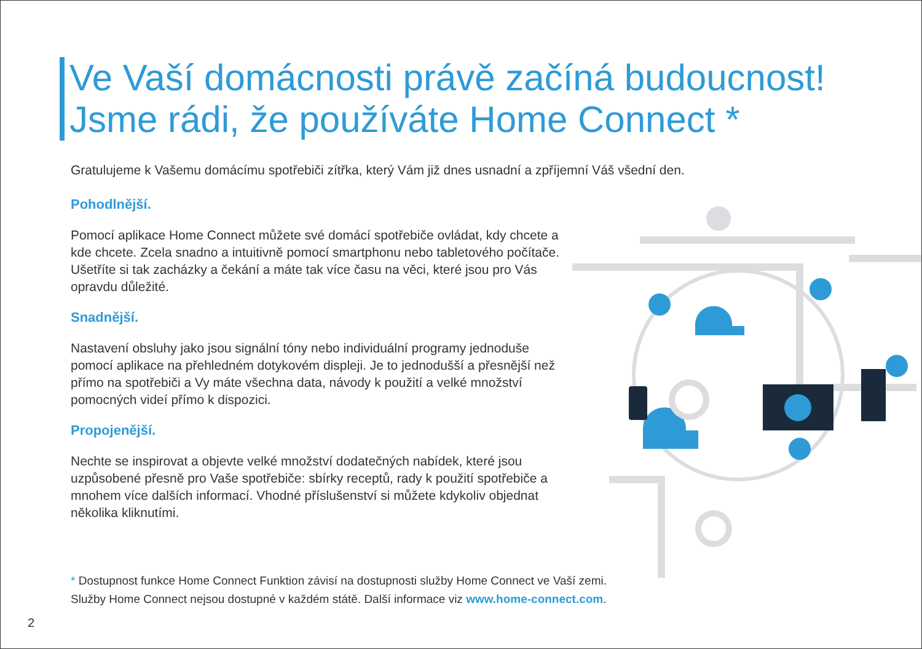Ve Vaší domácnosti právě začíná budoucnost!
Jsme rádi, že používáte Home Connect *
Gratulujeme k Vašemu domácímu spotřebiči zítřka, který Vám již dnes usnadní a zpříjemní Váš všední den.
Pohodlnější.
Pomocí aplikace Home Connect můžete své domácí spotřebiče ovládat, kdy chcete a kde chcete. Zcela snadno a intuitivně pomocí smartphonu nebo tabletového počítače. Ušetříte si tak zacházky a čekání a máte tak více času na věci, které jsou pro Vás opravdu důležité.
Snadnější.
Nastavení obsluhy jako jsou signální tóny nebo individuální programy jednoduše pomocí aplikace na přehledném dotykovém displeji. Je to jednodušší a přesnější než přímo na spotřebiči a Vy máte všechna data, návody k použití a velké množství pomocných videí přímo k dispozici.
Propojenější.
Nechte se inspirovat a objevte velké množství dodatečných nabídek, které jsou uzpůsobené přesně pro Vaše spotřebiče: sbírky receptů, rady k použití spotřebiče a mnohem více dalších informací. Vhodné příslušenství si můžete kdykoliv objednat několika kliknutími.
* Dostupnost funkce Home Connect Funktion závisí na dostupnosti služby Home Connect ve Vaší zemi.
Služby Home Connect nejsou dostupné v každém státě. Další informace viz www.home-connect.com.
2